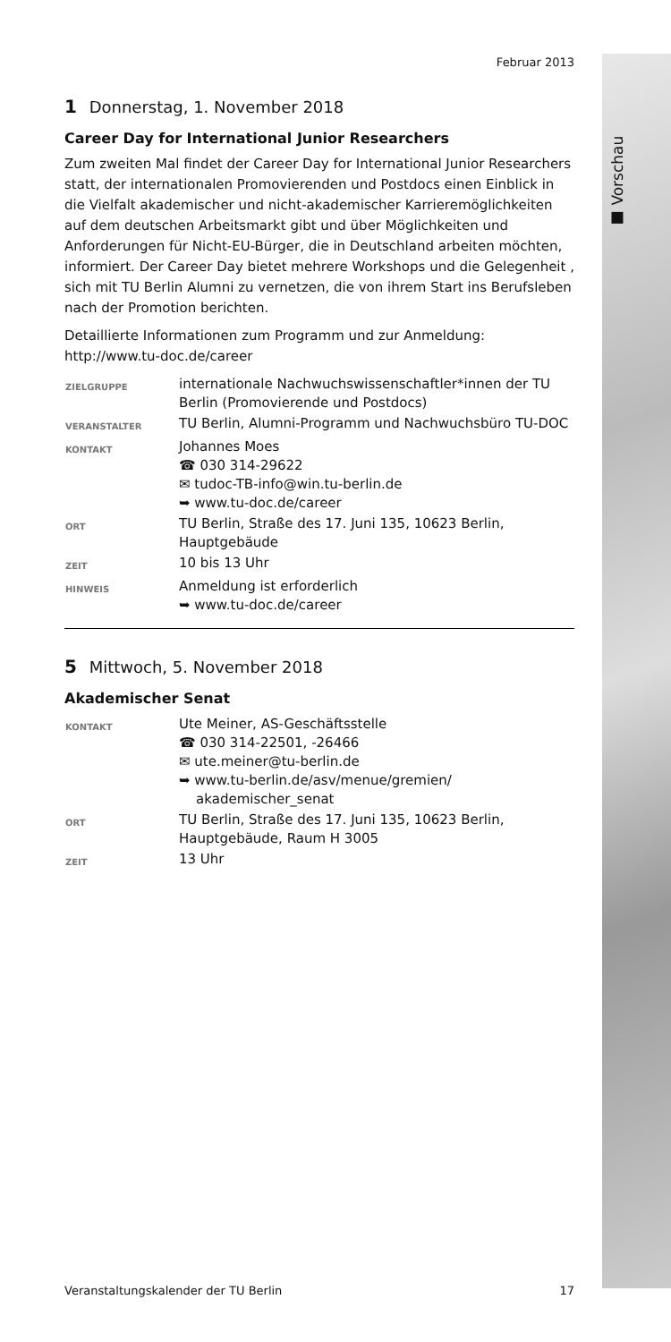■ Vorschau
Februar 2013
1 Donnerstag, 1. November 2018
Career Day for International Junior Researchers
Zum zweiten Mal findet der Career Day for International Junior Researchers statt, der internationalen Promovierenden und Postdocs einen Einblick in die Vielfalt akademischer und nicht-akademischer Karrieremöglichkeiten auf dem deutschen Arbeitsmarkt gibt und über Möglichkeiten und Anforderungen für Nicht-EU-Bürger, die in Deutschland arbeiten möchten, informiert. Der Career Day bietet mehrere Workshops und die Gelegenheit , sich mit TU Berlin Alumni zu vernetzen, die von ihrem Start ins Berufsleben nach der Promotion berichten.
Detaillierte Informationen zum Programm und zur Anmeldung: http://www.tu-doc.de/career
| ZIELGRUPPE | internationale Nachwuchswissenschaftler*innen der TU Berlin (Promovierende und Postdocs) |
| VERANSTALTER | TU Berlin, Alumni-Programm und Nachwuchsbüro TU-DOC |
| KONTAKT | Johannes Moes ☎ 030 314-29622 ✉ tudoc-TB-info@win.tu-berlin.de ➥ www.tu-doc.de/career |
| ORT | TU Berlin, Straße des 17. Juni 135, 10623 Berlin, Hauptgebäude |
| ZEIT | 10 bis 13 Uhr |
| HINWEIS | Anmeldung ist erforderlich ➥ www.tu-doc.de/career |
5 Mittwoch, 5. November 2018
Akademischer Senat
| KONTAKT | Ute Meiner, AS-Geschäftsstelle ☎ 030 314-22501, -26466 ✉ ute.meiner@tu-berlin.de ➥ www.tu-berlin.de/asv/menue/gremien/ akademischer_senat |
| ORT | TU Berlin, Straße des 17. Juni 135, 10623 Berlin, Hauptgebäude, Raum H 3005 |
| ZEIT | 13 Uhr |
Veranstaltungskalender der TU Berlin 17